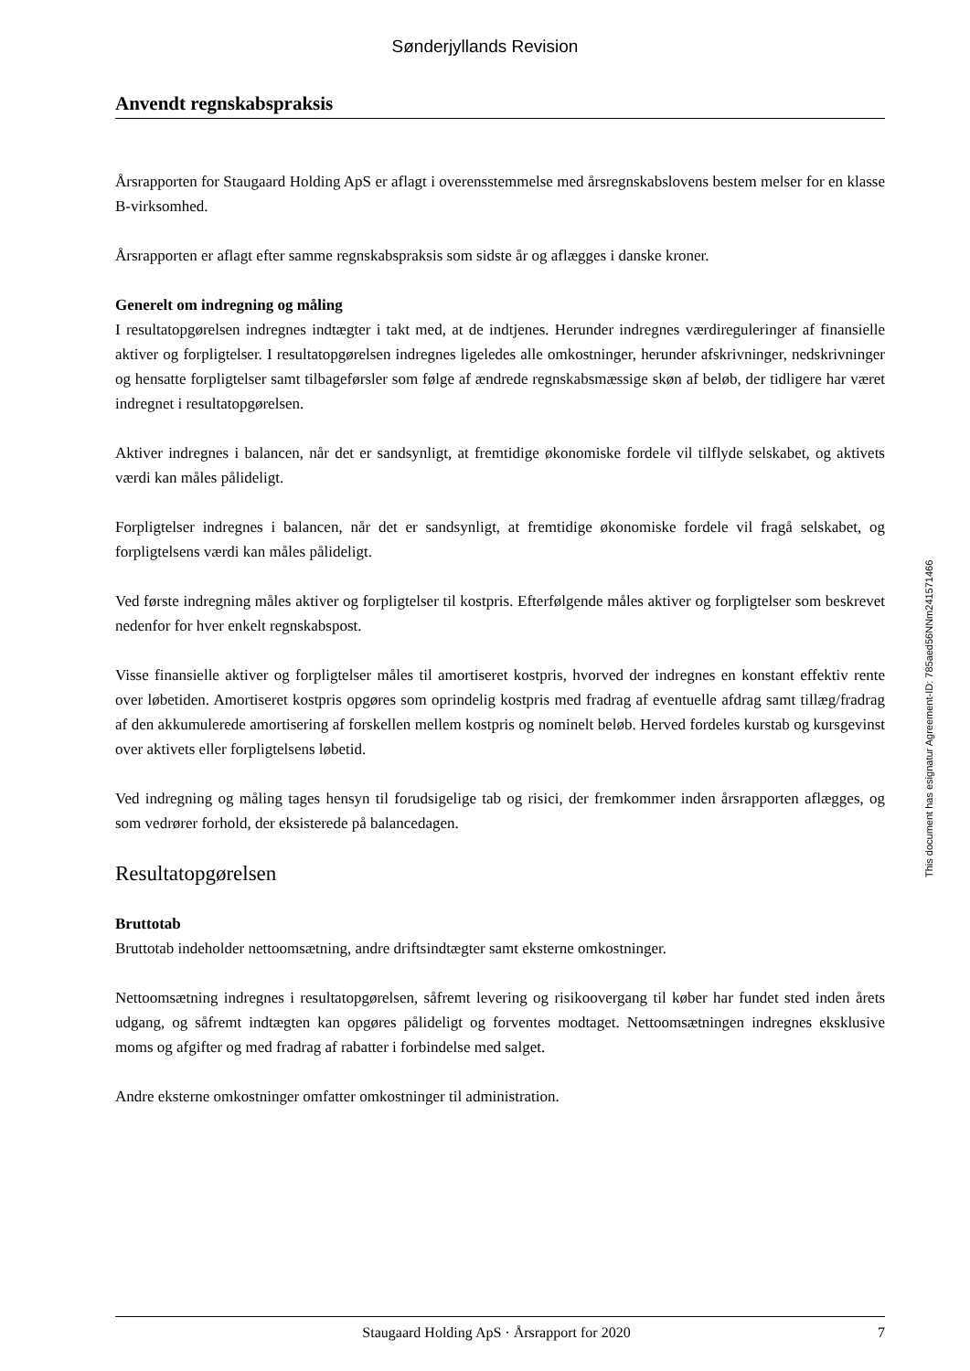Sønderjyllands Revision
Anvendt regnskabspraksis
Årsrapporten for Staugaard Holding ApS er aflagt i overensstemmelse med årsregnskabslovens bestem melser for en klasse B-virksomhed.
Årsrapporten er aflagt efter samme regnskabspraksis som sidste år og aflægges i danske kroner.
Generelt om indregning og måling
I resultatopgørelsen indregnes indtægter i takt med, at de indtjenes. Herunder indregnes værdireguleringer af finansielle aktiver og forpligtelser. I resultatopgørelsen indregnes ligeledes alle omkostninger, herunder afskrivninger, nedskrivninger og hensatte forpligtelser samt tilbageførsler som følge af ændrede regnskabsmæssige skøn af beløb, der tidligere har været indregnet i resultatopgørelsen.
Aktiver indregnes i balancen, når det er sandsynligt, at fremtidige økonomiske fordele vil tilflyde selskabet, og aktivets værdi kan måles pålideligt.
Forpligtelser indregnes i balancen, når det er sandsynligt, at fremtidige økonomiske fordele vil fragå selskabet, og forpligtelsens værdi kan måles pålideligt.
Ved første indregning måles aktiver og forpligtelser til kostpris. Efterfølgende måles aktiver og forpligtelser som beskrevet nedenfor for hver enkelt regnskabspost.
Visse finansielle aktiver og forpligtelser måles til amortiseret kostpris, hvorved der indregnes en konstant effektiv rente over løbetiden. Amortiseret kostpris opgøres som oprindelig kostpris med fradrag af eventuelle afdrag samt tillæg/fradrag af den akkumulerede amortisering af forskellen mellem kostpris og nominelt beløb. Herved fordeles kurstab og kursgevinst over aktivets eller forpligtelsens løbetid.
Ved indregning og måling tages hensyn til forudsigelige tab og risici, der fremkommer inden årsrapporten aflægges, og som vedrører forhold, der eksisterede på balancedagen.
Resultatopgørelsen
Bruttotab
Bruttotab indeholder nettoomsætning, andre driftsindtægter samt eksterne omkostninger.
Nettoomsætning indregnes i resultatopgørelsen, såfremt levering og risikoovergang til køber har fundet sted inden årets udgang, og såfremt indtægten kan opgøres pålideligt og forventes modtaget. Nettoomsætningen indregnes eksklusive moms og afgifter og med fradrag af rabatter i forbindelse med salget.
Andre eksterne omkostninger omfatter omkostninger til administration.
This document has esignatur Agreement-ID: 785aed56NNm241571466
Staugaard Holding ApS · Årsrapport for 2020 7